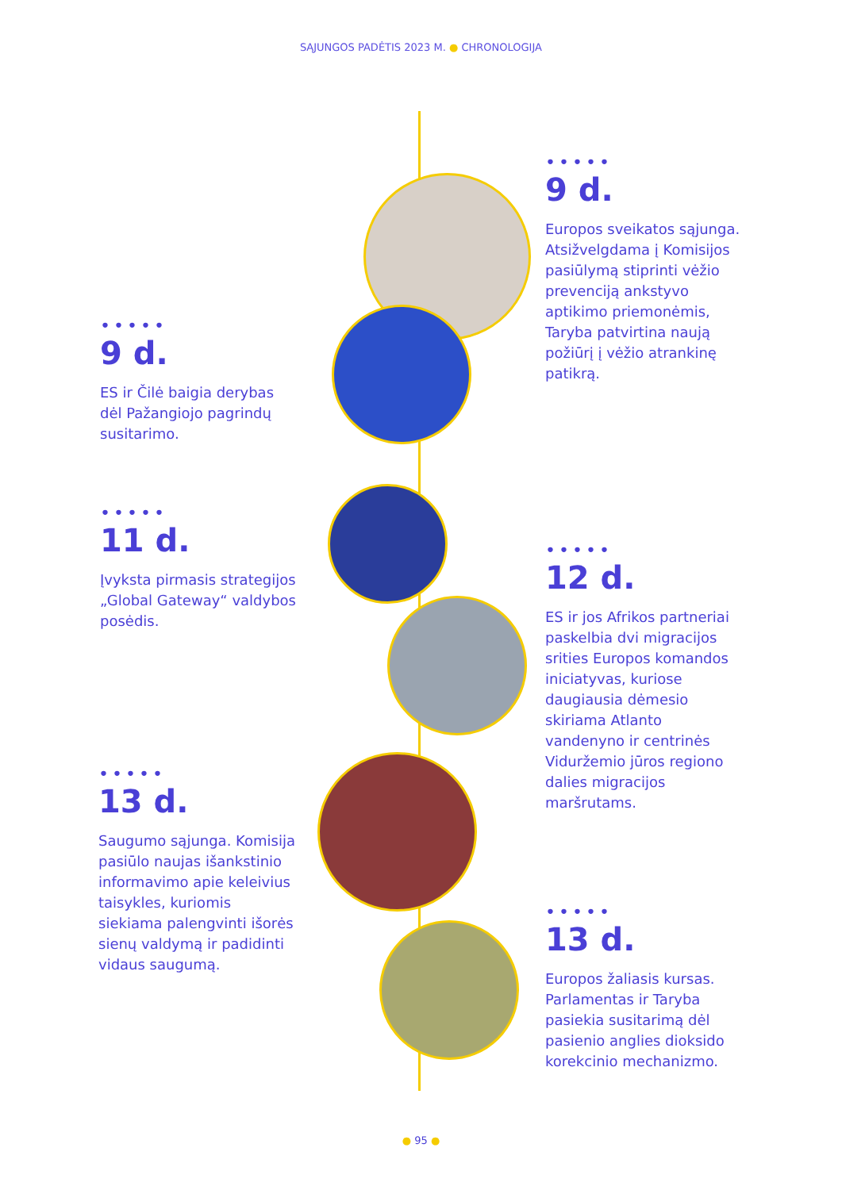SĄJUNGOS PADĖTIS 2023 M. ● CHRONOLOGIJA
•••••
9 d.
Europos sveikatos sąjunga. Atsižvelgdama į Komisijos pasiūlymą stiprinti vėžio prevenciją ankstyvo aptikimo priemonėmis, Taryba patvirtina naują požiūrį į vėžio atrankinę patikrą.
•••••
9 d.
ES ir Čilė baigia derybas dėl Pažangiojo pagrindų susitarimo.
•••••
11 d.
Įvyksta pirmasis strategijos „Global Gateway“ valdybos posėdis.
•••••
12 d.
ES ir jos Afrikos partneriai paskelbia dvi migracijos srities Europos komandos iniciatyvas, kuriose daugiausia dėmesio skiriama Atlanto vandenyno ir centrinės Viduržemio jūros regiono dalies migracijos maršrutams.
•••••
13 d.
Saugumo sąjunga. Komisija pasiūlo naujas išankstinio informavimo apie keleivius taisykles, kuriomis siekiama palengvinti išorės sienų valdymą ir padidinti vidaus saugumą.
•••••
13 d.
Europos žaliasis kursas. Parlamentas ir Taryba pasiekia susitarimą dėl pasienio anglies dioksido korekcinio mechanizmo.
● 95 ●